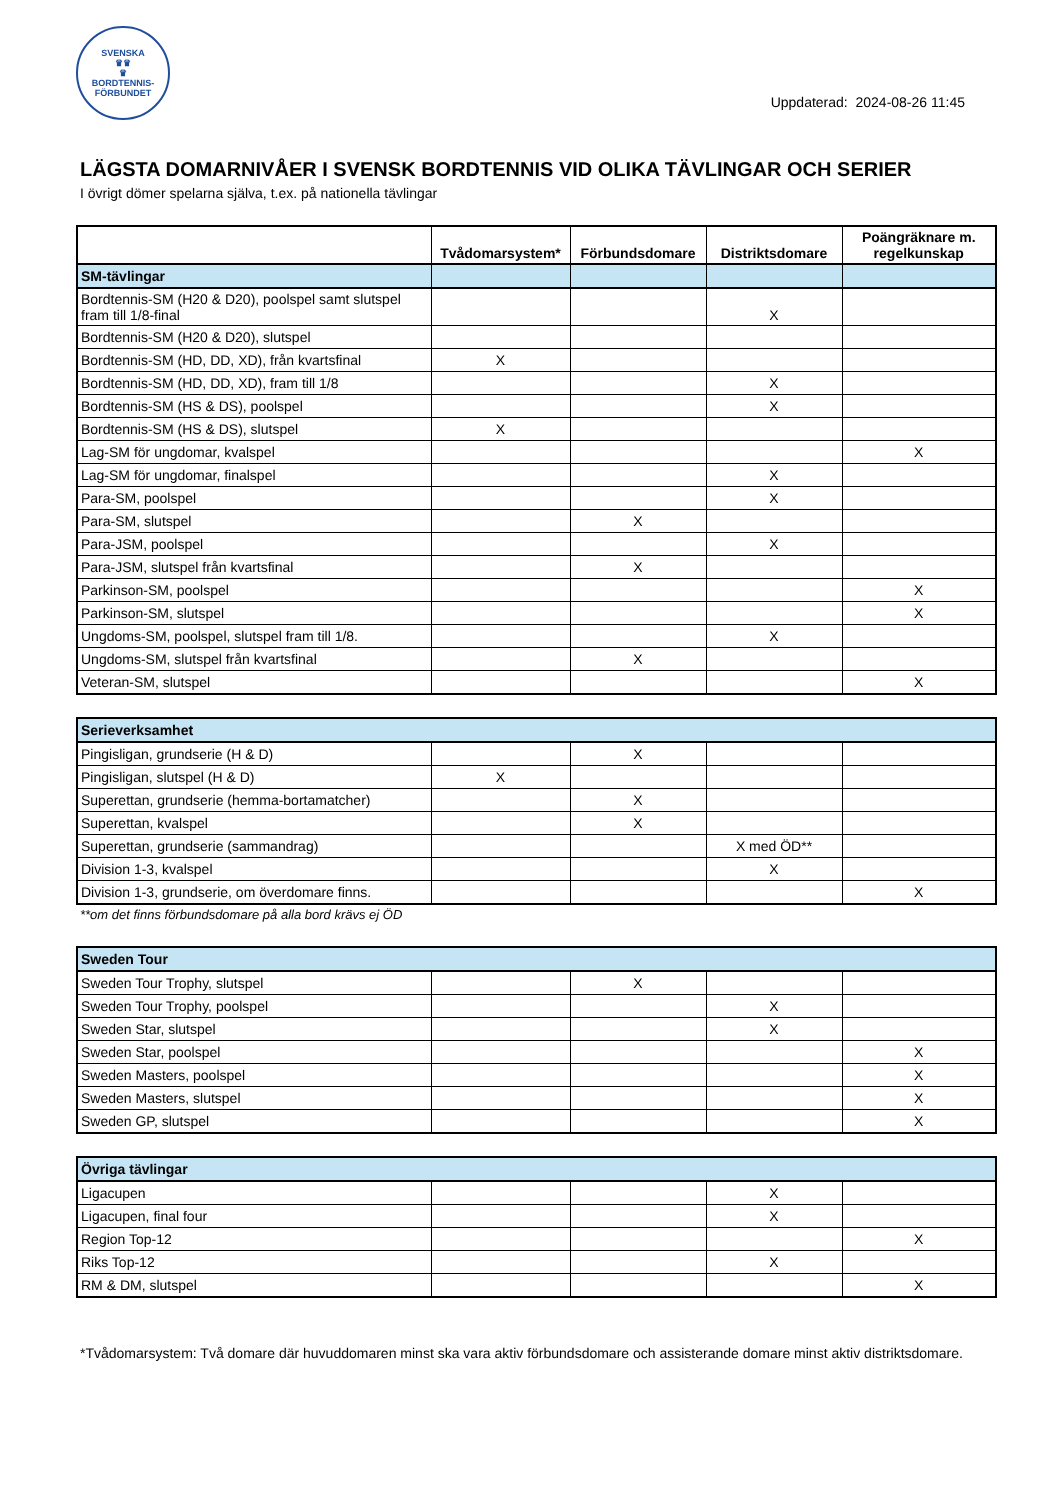SVENSKA
♛♛
♛
BORDTENNIS-
FÖRBUNDET
Uppdaterad: 2024-08-26 11:45
LÄGSTA DOMARNIVÅER I SVENSK BORDTENNIS VID OLIKA TÄVLINGAR OCH SERIER
I övrigt dömer spelarna själva, t.ex. på nationella tävlingar
| | Tvådomarsystem* | Förbundsdomare | Distriktsdomare | Poängräknare m. regelkunskap |
| --- | --- | --- | --- | --- |
| SM-tävlingar | | | | |
| Bordtennis-SM (H20 & D20), poolspel samt slutspel fram till 1/8-final | | | X | |
| Bordtennis-SM (H20 & D20), slutspel | | | | |
| Bordtennis-SM (HD, DD, XD), från kvartsfinal | X | | | |
| Bordtennis-SM (HD, DD, XD), fram till 1/8 | | | X | |
| Bordtennis-SM (HS & DS), poolspel | | | X | |
| Bordtennis-SM (HS & DS), slutspel | X | | | |
| Lag-SM för ungdomar, kvalspel | | | | X |
| Lag-SM för ungdomar, finalspel | | | X | |
| Para-SM, poolspel | | | X | |
| Para-SM, slutspel | | X | | |
| Para-JSM, poolspel | | | X | |
| Para-JSM, slutspel från kvartsfinal | | X | | |
| Parkinson-SM, poolspel | | | | X |
| Parkinson-SM, slutspel | | | | X |
| Ungdoms-SM, poolspel, slutspel fram till 1/8. | | | X | |
| Ungdoms-SM, slutspel från kvartsfinal | | X | | |
| Veteran-SM, slutspel | | | | X |
| Serieverksamhet | | | | |
| Pingisligan, grundserie (H & D) | | X | | |
| Pingisligan, slutspel (H & D) | X | | | |
| Superettan, grundserie (hemma-bortamatcher) | | X | | |
| Superettan, kvalspel | | X | | |
| Superettan, grundserie (sammandrag) | | | X med ÖD** | |
| Division 1-3, kvalspel | | | X | |
| Division 1-3, grundserie, om överdomare finns. | | | | X |
**om det finns förbundsdomare på alla bord krävs ej ÖD
| Sweden Tour | | | | |
| Sweden Tour Trophy, slutspel | | X | | |
| Sweden Tour Trophy, poolspel | | | X | |
| Sweden Star, slutspel | | | X | |
| Sweden Star, poolspel | | | | X |
| Sweden Masters, poolspel | | | | X |
| Sweden Masters, slutspel | | | | X |
| Sweden GP, slutspel | | | | X |
| Övriga tävlingar | | | | |
| Ligacupen | | | X | |
| Ligacupen, final four | | | X | |
| Region Top-12 | | | | X |
| Riks Top-12 | | | X | |
| RM & DM, slutspel | | | | X |
*Tvådomarsystem: Två domare där huvuddomaren minst ska vara aktiv förbundsdomare och assisterande domare minst aktiv distriktsdomare.